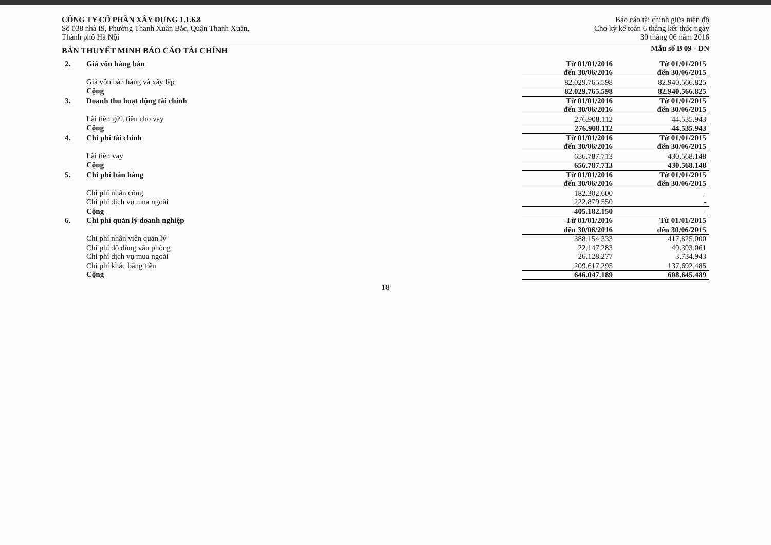CÔNG TY CỔ PHẦN XÂY DỰNG 1.1.6.8
Số 038 nhà I9, Phường Thanh Xuân Bắc, Quận Thanh Xuân,
Thành phố Hà Nội
Báo cáo tài chính giữa niên độ
Cho kỳ kế toán 6 tháng kết thúc ngày
30 tháng 06 năm 2016
BẢN THUYẾT MINH BÁO CÁO TÀI CHÍNH
Mẫu số B 09 - DN
| 2. | Giá vốn hàng bán | Từ 01/01/2016 đến 30/06/2016 | Từ 01/01/2015 đến 30/06/2015 |
| | Giá vốn bán hàng và xây lắp | 82.029.765.598 | 82.940.566.825 |
| | Cộng | 82.029.765.598 | 82.940.566.825 |
| 3. | Doanh thu hoạt động tài chính | Từ 01/01/2016 đến 30/06/2016 | Từ 01/01/2015 đến 30/06/2015 |
| | Lãi tiền gửi, tiền cho vay | 276.908.112 | 44.535.943 |
| | Cộng | 276.908.112 | 44.535.943 |
| 4. | Chi phí tài chính | Từ 01/01/2016 đến 30/06/2016 | Từ 01/01/2015 đến 30/06/2015 |
| | Lãi tiền vay | 656.787.713 | 430.568.148 |
| | Cộng | 656.787.713 | 430.568.148 |
| 5. | Chi phí bán hàng | Từ 01/01/2016 đến 30/06/2016 | Từ 01/01/2015 đến 30/06/2015 |
| | Chi phí nhân công | 182.302.600 | - |
| | Chi phí dịch vụ mua ngoài | 222.879.550 | - |
| | Cộng | 405.182.150 | - |
| 6. | Chi phí quản lý doanh nghiệp | Từ 01/01/2016 đến 30/06/2016 | Từ 01/01/2015 đến 30/06/2015 |
| | Chi phí nhân viên quản lý | 388.154.333 | 417.825.000 |
| | Chi phí đồ dùng văn phòng | 22.147.283 | 49.393.061 |
| | Chi phí dịch vụ mua ngoài | 26.128.277 | 3.734.943 |
| | Chi phí khác bằng tiền | 209.617.295 | 137.692.485 |
| | Cộng | 646.047.189 | 608.645.489 |
18